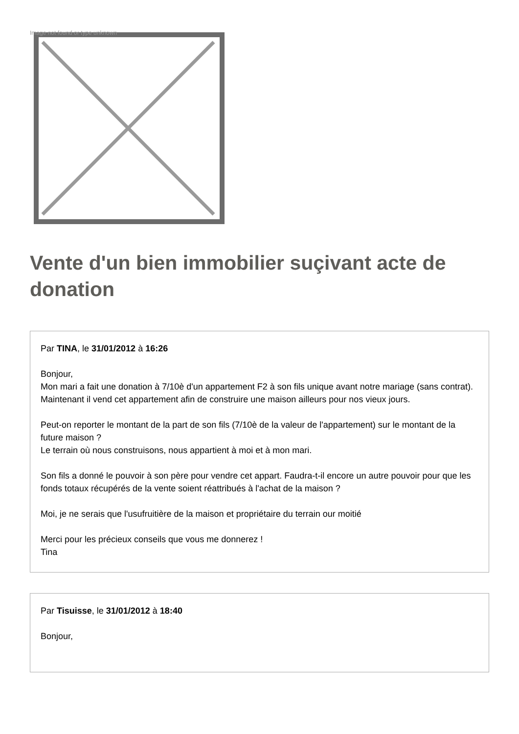Image not found or type unknown
Vente d'un bien immobilier suçivant acte de donation
Par TINA, le 31/01/2012 à 16:26
Bonjour,
Mon mari a fait une donation à 7/10è d'un appartement F2 à son fils unique avant notre mariage (sans contrat). Maintenant il vend cet appartement afin de construire une maison ailleurs pour nos vieux jours.
Peut-on reporter le montant de la part de son fils (7/10è de la valeur de l'appartement) sur le montant de la future maison ?
Le terrain où nous construisons, nous appartient à moi et à mon mari.
Son fils a donné le pouvoir à son père pour vendre cet appart. Faudra-t-il encore un autre pouvoir pour que les fonds totaux récupérés de la vente soient réattribués à l'achat de la maison ?
Moi, je ne serais que l'usufruitière de la maison et propriétaire du terrain our moitié
Merci pour les précieux conseils que vous me donnerez !
Tina
Par Tisuisse, le 31/01/2012 à 18:40
Bonjour,